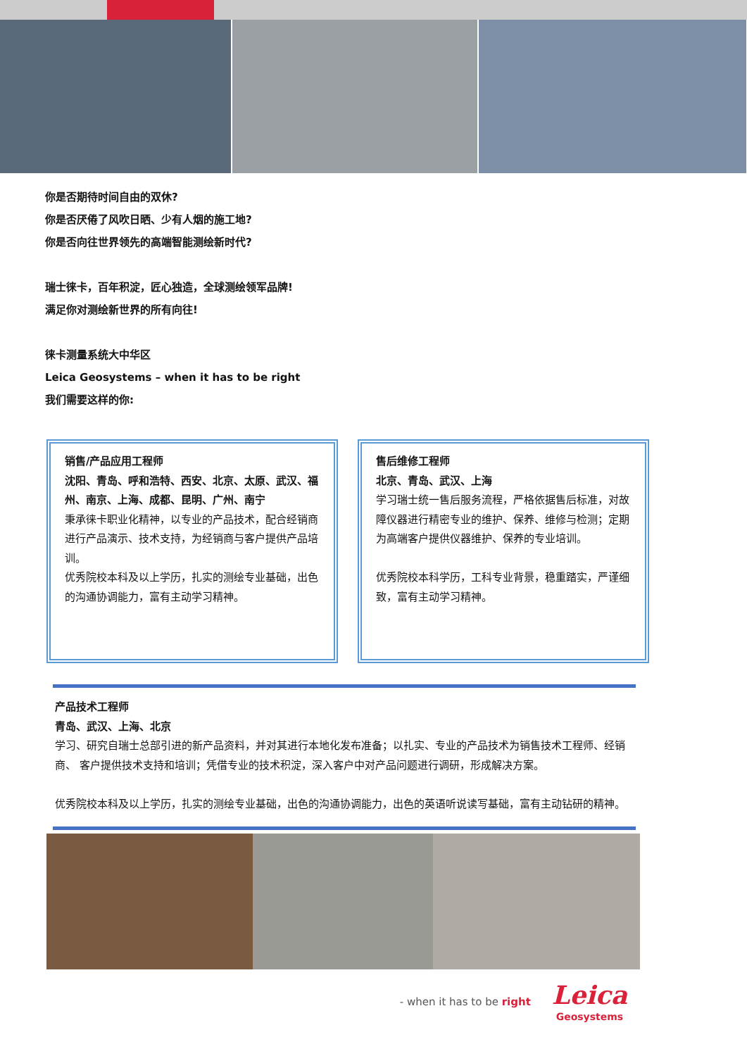你是否期待时间自由的双休?
你是否厌倦了风吹日晒、少有人烟的施工地?
你是否向往世界领先的高端智能测绘新时代?
瑞士徕卡，百年积淀，匠心独造，全球测绘领军品牌!
满足你对测绘新世界的所有向往!
徕卡测量系统大中华区
Leica Geosystems – when it has to be right
我们需要这样的你:
销售/产品应用工程师
沈阳、青岛、呼和浩特、西安、北京、太原、武汉、福州、南京、上海、成都、昆明、广州、南宁
秉承徕卡职业化精神，以专业的产品技术，配合经销商进行产品演示、技术支持，为经销商与客户提供产品培训。
优秀院校本科及以上学历，扎实的测绘专业基础，出色的沟通协调能力，富有主动学习精神。
售后维修工程师
北京、青岛、武汉、上海
学习瑞士统一售后服务流程，严格依据售后标准，对故障仪器进行精密专业的维护、保养、维修与检测；定期为高端客户提供仪器维护、保养的专业培训。
优秀院校本科学历，工科专业背景，稳重踏实，严谨细致，富有主动学习精神。
产品技术工程师
青岛、武汉、上海、北京
学习、研究自瑞士总部引进的新产品资料，并对其进行本地化发布准备；以扎实、专业的产品技术为销售技术工程师、经销商、 客户提供技术支持和培训；凭借专业的技术积淀，深入客户中对产品问题进行调研，形成解决方案。
优秀院校本科及以上学历，扎实的测绘专业基础，出色的沟通协调能力，出色的英语听说读写基础，富有主动钻研的精神。
- when it has to be right Leica
Geosystems